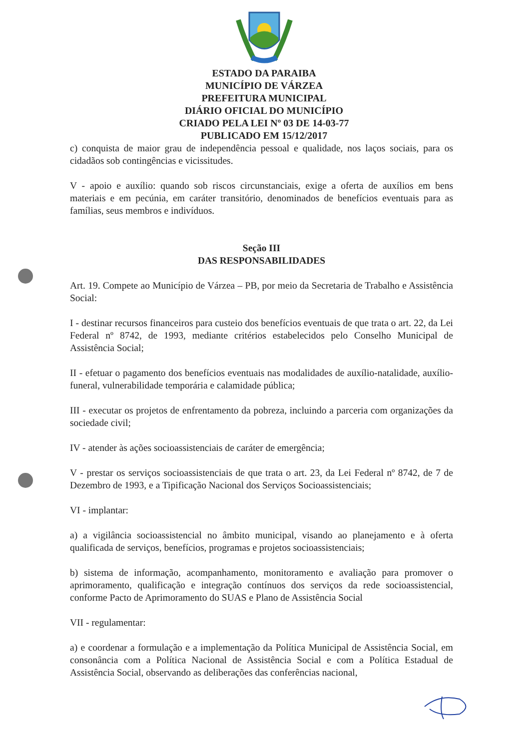ESTADO DA PARAIBA
MUNICÍPIO DE VÁRZEA
PREFEITURA MUNICIPAL
DIÁRIO OFICIAL DO MUNICÍPIO
CRIADO PELA LEI Nº 03 DE 14-03-77
PUBLICADO EM 15/12/2017
c) conquista de maior grau de independência pessoal e qualidade, nos laços sociais, para os cidadãos sob contingências e vicissitudes.
V - apoio e auxílio: quando sob riscos circunstanciais, exige a oferta de auxílios em bens materiais e em pecúnia, em caráter transitório, denominados de benefícios eventuais para as famílias, seus membros e indivíduos.
Seção III
DAS RESPONSABILIDADES
Art. 19. Compete ao Município de Várzea – PB, por meio da Secretaria de Trabalho e Assistência Social:
I - destinar recursos financeiros para custeio dos benefícios eventuais de que trata o art. 22, da Lei Federal nº 8742, de 1993, mediante critérios estabelecidos pelo Conselho Municipal de Assistência Social;
II - efetuar o pagamento dos benefícios eventuais nas modalidades de auxílio-natalidade, auxílio-funeral, vulnerabilidade temporária e calamidade pública;
III - executar os projetos de enfrentamento da pobreza, incluindo a parceria com organizações da sociedade civil;
IV - atender às ações socioassistenciais de caráter de emergência;
V - prestar os serviços socioassistenciais de que trata o art. 23, da Lei Federal nº 8742, de 7 de Dezembro de 1993, e a Tipificação Nacional dos Serviços Socioassistenciais;
VI - implantar:
a) a vigilância socioassistencial no âmbito municipal, visando ao planejamento e à oferta qualificada de serviços, benefícios, programas e projetos socioassistenciais;
b) sistema de informação, acompanhamento, monitoramento e avaliação para promover o aprimoramento, qualificação e integração contínuos dos serviços da rede socioassistencial, conforme Pacto de Aprimoramento do SUAS e Plano de Assistência Social
VII - regulamentar:
a) e coordenar a formulação e a implementação da Política Municipal de Assistência Social, em consonância com a Política Nacional de Assistência Social e com a Política Estadual de Assistência Social, observando as deliberações das conferências nacional,